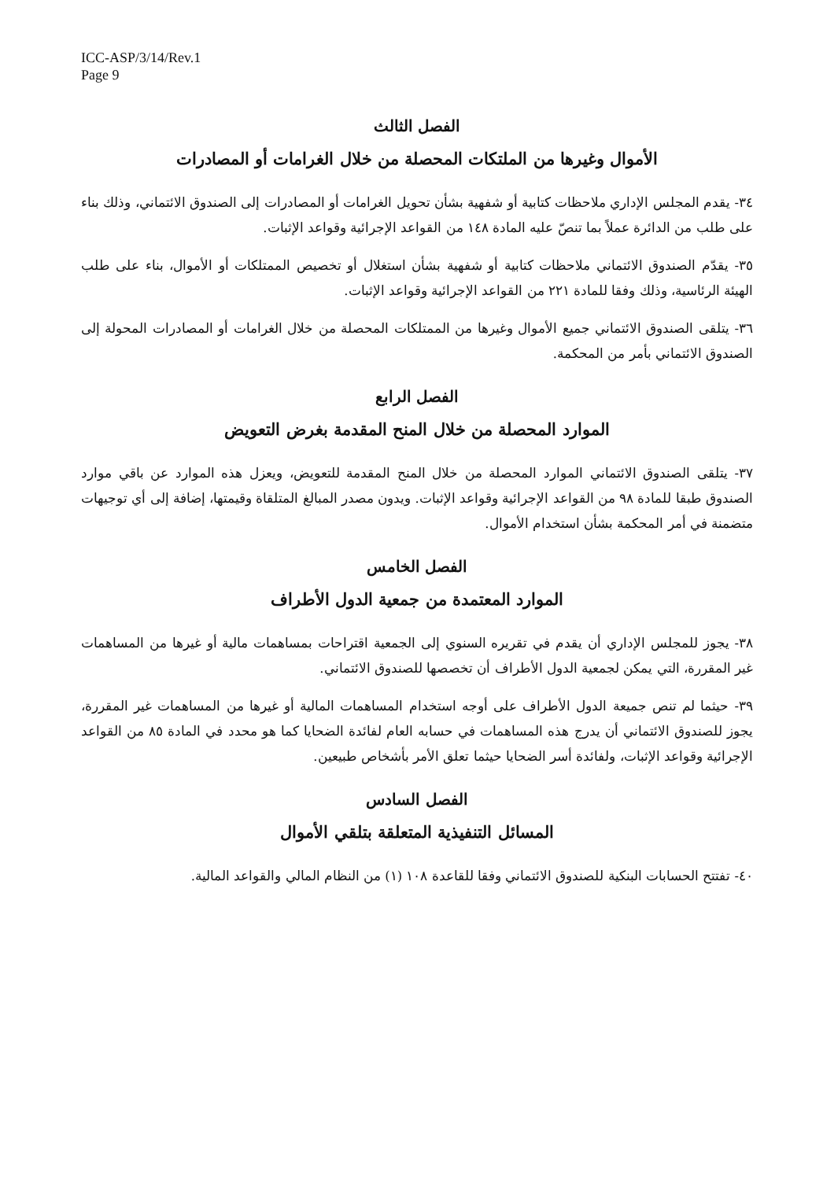ICC-ASP/3/14/Rev.1
Page 9
الفصل الثالث
الأموال وغيرها من الملتكات المحصلة من خلال الغرامات أو المصادرات
٣٤- يقدم المجلس الإداري ملاحظات كتابية أو شفهية بشأن تحويل الغرامات أو المصادرات إلى الصندوق الائتماني، وذلك بناء على طلب من الدائرة عملاً بما تنصّ عليه المادة ١٤٨ من القواعد الإجرائية وقواعد الإثبات.
٣٥- يقدّم الصندوق الائتماني ملاحظات كتابية أو شفهية بشأن استغلال أو تخصيص الممتلكات أو الأموال، بناء على طلب الهيئة الرئاسية، وذلك وفقا للمادة ٢٢١ من القواعد الإجرائية وقواعد الإثبات.
٣٦- يتلقى الصندوق الائتماني جميع الأموال وغيرها من الممتلكات المحصلة من خلال الغرامات أو المصادرات المحولة إلى الصندوق الائتماني بأمر من المحكمة.
الفصل الرابع
الموارد المحصلة من خلال المنح المقدمة بغرض التعويض
٣٧- يتلقى الصندوق الائتماني الموارد المحصلة من خلال المنح المقدمة للتعويض، ويعزل هذه الموارد عن باقي موارد الصندوق طبقا للمادة ٩٨ من القواعد الإجرائية وقواعد الإثبات. ويدون مصدر المبالغ المتلقاة وقيمتها، إضافة إلى أي توجيهات متضمنة في أمر المحكمة بشأن استخدام الأموال.
الفصل الخامس
الموارد المعتمدة من جمعية الدول الأطراف
٣٨- يجوز للمجلس الإداري أن يقدم في تقريره السنوي إلى الجمعية اقتراحات بمساهمات مالية أو غيرها من المساهمات غير المقررة، التي يمكن لجمعية الدول الأطراف أن تخصصها للصندوق الائتماني.
٣٩- حيثما لم تنص جميعة الدول الأطراف على أوجه استخدام المساهمات المالية أو غيرها من المساهمات غير المقررة، يجوز للصندوق الائتماني أن يدرج هذه المساهمات في حسابه العام لفائدة الضحايا كما هو محدد في المادة ٨٥ من القواعد الإجرائية وقواعد الإثبات، ولفائدة أسر الضحايا حيثما تعلق الأمر بأشخاص طبيعين.
الفصل السادس
المسائل التنفيذية المتعلقة بتلقي الأموال
٤٠- تفتتح الحسابات البنكية للصندوق الائتماني وفقا للقاعدة ١٠٨ (١) من النظام المالي والقواعد المالية.